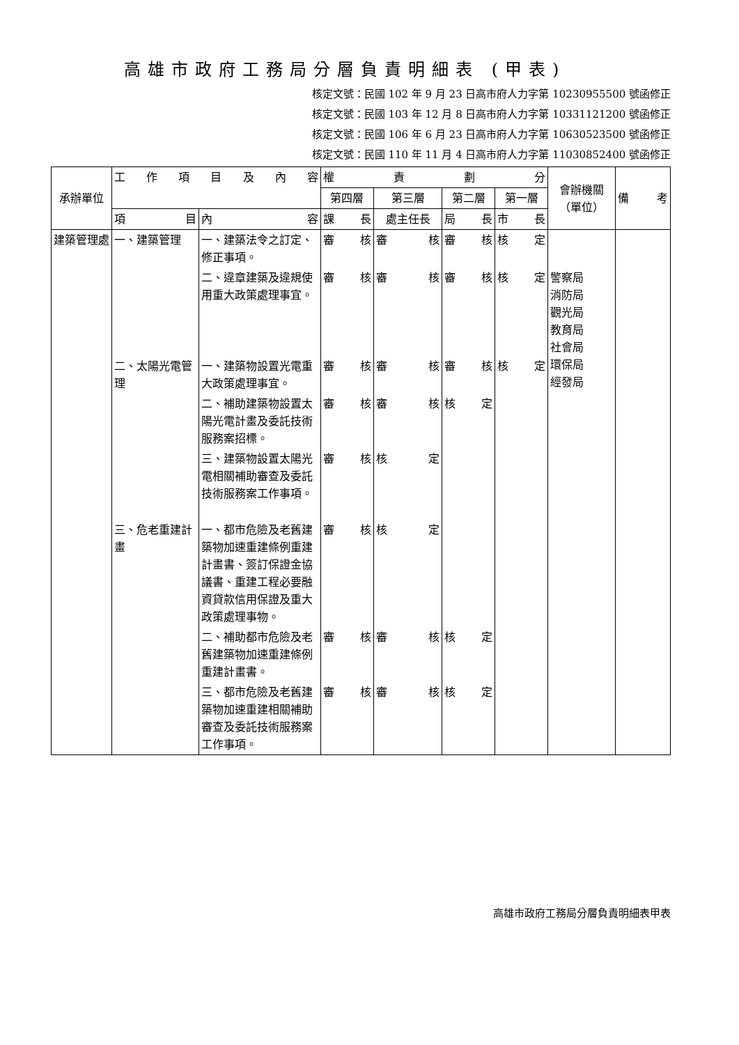高雄市政府工務局分層負責明細表 (甲表)
核定文號：民國 102 年 9 月 23 日高市府人力字第 10230955500 號函修正
核定文號：民國 103 年 12 月 8 日高市府人力字第 10331121200 號函修正
核定文號：民國 106 年 6 月 23 日高市府人力字第 10630523500 號函修正
核定文號：民國 110 年 11 月 4 日高市府人力字第 11030852400 號函修正
| 承辦單位 | 工 作 項 目 及 內 容 | | 權 責 劃 分 | | | | 會辦機關（單位） | 備 考 |
| --- | --- | --- | --- | --- | --- | --- | --- | --- |
| | | | 第四層 | 第三層 | 第二層 | 第一層 | | |
| | 項 目 | 內 容 | 課 長 | 處主任長 | 局 長 | 市 長 | | |
| 建築管理處 | 一、建築管理 | 一、建築法令之訂定、修正事項。 | 審 核 | 審 核 | 審 核 | 核 定 | | |
| | | 二、違章建築及違規使用重大政策處理事宜。 | 審 核 | 審 核 | 審 核 | 核 定 | 警察局 消防局 觀光局 教育局 社會局 環保局 經發局 | |
| | 二、太陽光電管理 | 一、建築物設置光電重大政策處理事宜。 | 審 核 | 審 核 | 審 核 | 核 定 | | |
| | | 二、補助建築物設置太陽光電計畫及委託技術服務案招標。 | 審 核 | 審 核 | 核 定 | | | |
| | | 三、建築物設置太陽光電相關補助審查及委託技術服務案工作事項。 | 審 核 | 核 定 | | | | |
| | 三、危老重建計畫 | 一、都市危險及老舊建築物加速重建條例重建計畫書、簽訂保證金協議書、重建工程必要融資貸款信用保證及重大政策處理事物。 | 審 核 | 核 定 | | | | |
| | | 二、補助都市危險及老舊建築物加速重建條例重建計畫書。 | 審 核 | 審 核 | 核 定 | | | |
| | | 三、都市危險及老舊建築物加速重建相關補助審查及委託技術服務案工作事項。 | 審 核 | 審 核 | 核 定 | | | |
高雄市政府工務局分層負責明細表甲表